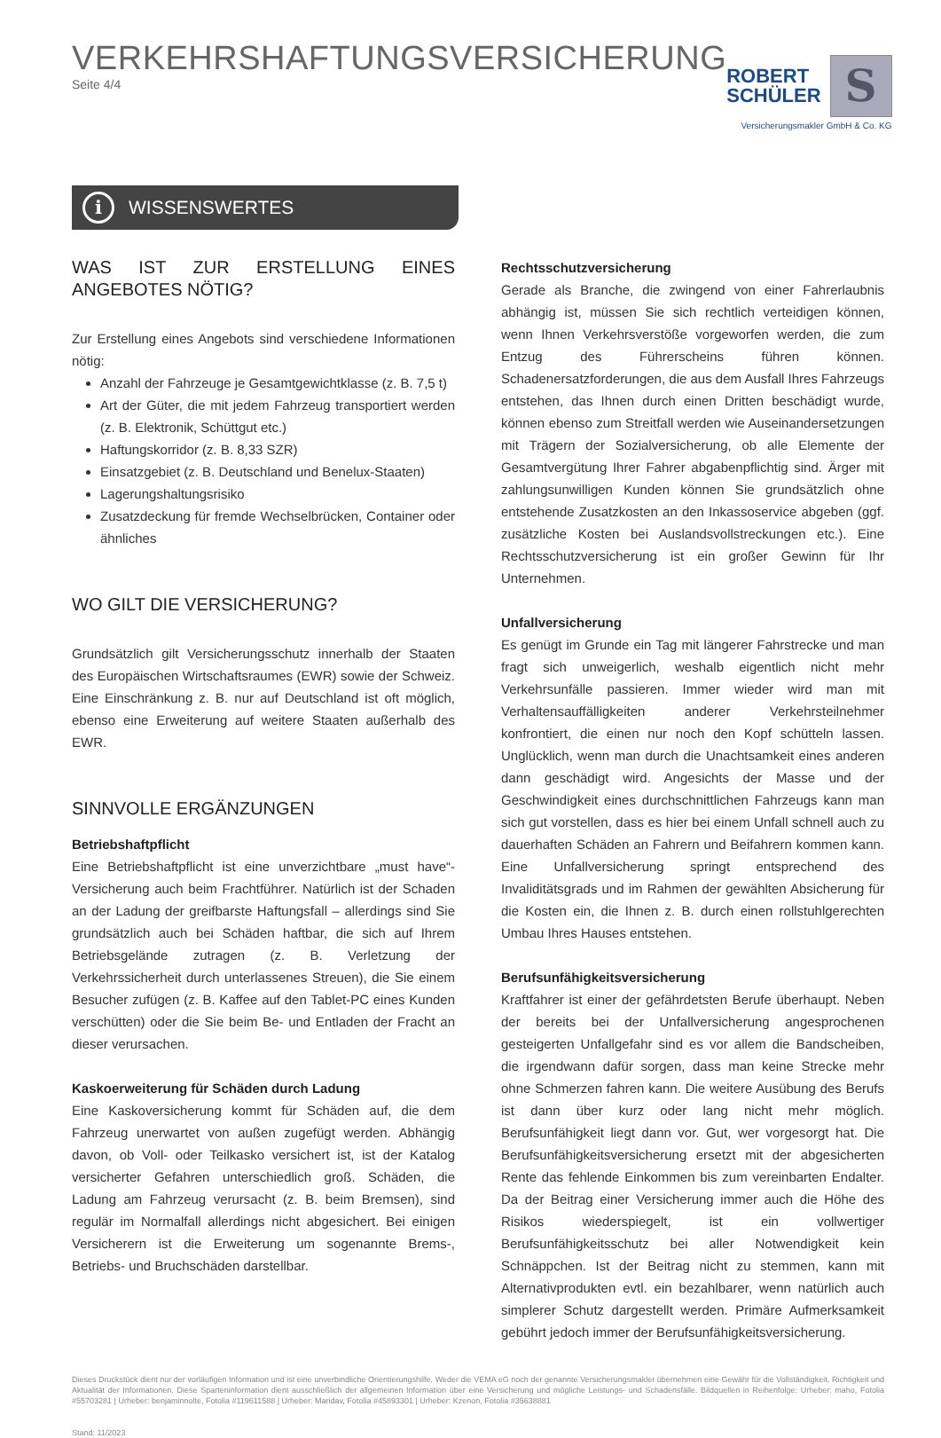VERKEHRSHAFTUNGSVERSICHERUNG
Seite 4/4
ROBERT
SCHÜLER
S
Versicherungsmakler GmbH & Co. KG
i WISSENSWERTES
WAS IST ZUR ERSTELLUNG EINES ANGEBOTES NÖTIG?
Zur Erstellung eines Angebots sind verschiedene Informationen nötig:
Anzahl der Fahrzeuge je Gesamtgewichtklasse (z. B. 7,5 t)
Art der Güter, die mit jedem Fahrzeug transportiert werden (z. B. Elektronik, Schüttgut etc.)
Haftungskorridor (z. B. 8,33 SZR)
Einsatzgebiet (z. B. Deutschland und Benelux-Staaten)
Lagerungshaltungsrisiko
Zusatzdeckung für fremde Wechselbrücken, Container oder ähnliches
WO GILT DIE VERSICHERUNG?
Grundsätzlich gilt Versicherungsschutz innerhalb der Staaten des Europäischen Wirtschaftsraumes (EWR) sowie der Schweiz. Eine Einschränkung z. B. nur auf Deutschland ist oft möglich, ebenso eine Erweiterung auf weitere Staaten außerhalb des EWR.
SINNVOLLE ERGÄNZUNGEN
Betriebshaftpflicht
Eine Betriebshaftpflicht ist eine unverzichtbare „must have“-Versicherung auch beim Frachtführer. Natürlich ist der Schaden an der Ladung der greifbarste Haftungsfall – allerdings sind Sie grundsätzlich auch bei Schäden haftbar, die sich auf Ihrem Betriebsgelände zutragen (z. B. Verletzung der Verkehrssicherheit durch unterlassenes Streuen), die Sie einem Besucher zufügen (z. B. Kaffee auf den Tablet-PC eines Kunden verschütten) oder die Sie beim Be- und Entladen der Fracht an dieser verursachen.
Kaskoerweiterung für Schäden durch Ladung
Eine Kaskoversicherung kommt für Schäden auf, die dem Fahrzeug unerwartet von außen zugefügt werden. Abhängig davon, ob Voll- oder Teilkasko versichert ist, ist der Katalog versicherter Gefahren unterschiedlich groß. Schäden, die Ladung am Fahrzeug verursacht (z. B. beim Bremsen), sind regulär im Normalfall allerdings nicht abgesichert. Bei einigen Versicherern ist die Erweiterung um sogenannte Brems-, Betriebs- und Bruchschäden darstellbar.
Rechtsschutzversicherung
Gerade als Branche, die zwingend von einer Fahrerlaubnis abhängig ist, müssen Sie sich rechtlich verteidigen können, wenn Ihnen Verkehrsverstöße vorgeworfen werden, die zum Entzug des Führerscheins führen können. Schadenersatzforderungen, die aus dem Ausfall Ihres Fahrzeugs entstehen, das Ihnen durch einen Dritten beschädigt wurde, können ebenso zum Streitfall werden wie Auseinandersetzungen mit Trägern der Sozialversicherung, ob alle Elemente der Gesamtvergütung Ihrer Fahrer abgabenpflichtig sind. Ärger mit zahlungsunwilligen Kunden können Sie grundsätzlich ohne entstehende Zusatzkosten an den Inkassoservice abgeben (ggf. zusätzliche Kosten bei Auslandsvollstreckungen etc.). Eine Rechtsschutzversicherung ist ein großer Gewinn für Ihr Unternehmen.
Unfallversicherung
Es genügt im Grunde ein Tag mit längerer Fahrstrecke und man fragt sich unweigerlich, weshalb eigentlich nicht mehr Verkehrsunfälle passieren. Immer wieder wird man mit Verhaltensauffälligkeiten anderer Verkehrsteilnehmer konfrontiert, die einen nur noch den Kopf schütteln lassen. Unglücklich, wenn man durch die Unachtsamkeit eines anderen dann geschädigt wird. Angesichts der Masse und der Geschwindigkeit eines durchschnittlichen Fahrzeugs kann man sich gut vorstellen, dass es hier bei einem Unfall schnell auch zu dauerhaften Schäden an Fahrern und Beifahrern kommen kann. Eine Unfallversicherung springt entsprechend des Invaliditätsgrads und im Rahmen der gewählten Absicherung für die Kosten ein, die Ihnen z. B. durch einen rollstuhlgerechten Umbau Ihres Hauses entstehen.
Berufsunfähigkeitsversicherung
Kraftfahrer ist einer der gefährdetsten Berufe überhaupt. Neben der bereits bei der Unfallversicherung angesprochenen gesteigerten Unfallgefahr sind es vor allem die Bandscheiben, die irgendwann dafür sorgen, dass man keine Strecke mehr ohne Schmerzen fahren kann. Die weitere Ausübung des Berufs ist dann über kurz oder lang nicht mehr möglich. Berufsunfähigkeit liegt dann vor. Gut, wer vorgesorgt hat. Die Berufsunfähigkeitsversicherung ersetzt mit der abgesicherten Rente das fehlende Einkommen bis zum vereinbarten Endalter. Da der Beitrag einer Versicherung immer auch die Höhe des Risikos wiederspiegelt, ist ein vollwertiger Berufsunfähigkeitsschutz bei aller Notwendigkeit kein Schnäppchen. Ist der Beitrag nicht zu stemmen, kann mit Alternativprodukten evtl. ein bezahlbarer, wenn natürlich auch simplerer Schutz dargestellt werden. Primäre Aufmerksamkeit gebührt jedoch immer der Berufsunfähigkeitsversicherung.
Dieses Druckstück dient nur der vorläufigen Information und ist eine unverbindliche Orientierungshilfe. Weder die VEMA eG noch der genannte Versicherungsmakler übernehmen eine Gewähr für die Vollständigkeit, Richtigkeit und Aktualität der Informationen. Diese Sparteninformation dient ausschließlich der allgemeinen Information über eine Versicherung und mögliche Leistungs- und Schadensfälle. Bildquellen in Reihenfolge: Urheber: maho, Fotolia #55703281 | Urheber: benjaminnolte, Fotolia #119611588 | Urheber: Maridav, Fotolia #45893301 | Urheber: Kzenon, Fotolia #35638881
Stand: 11/2023